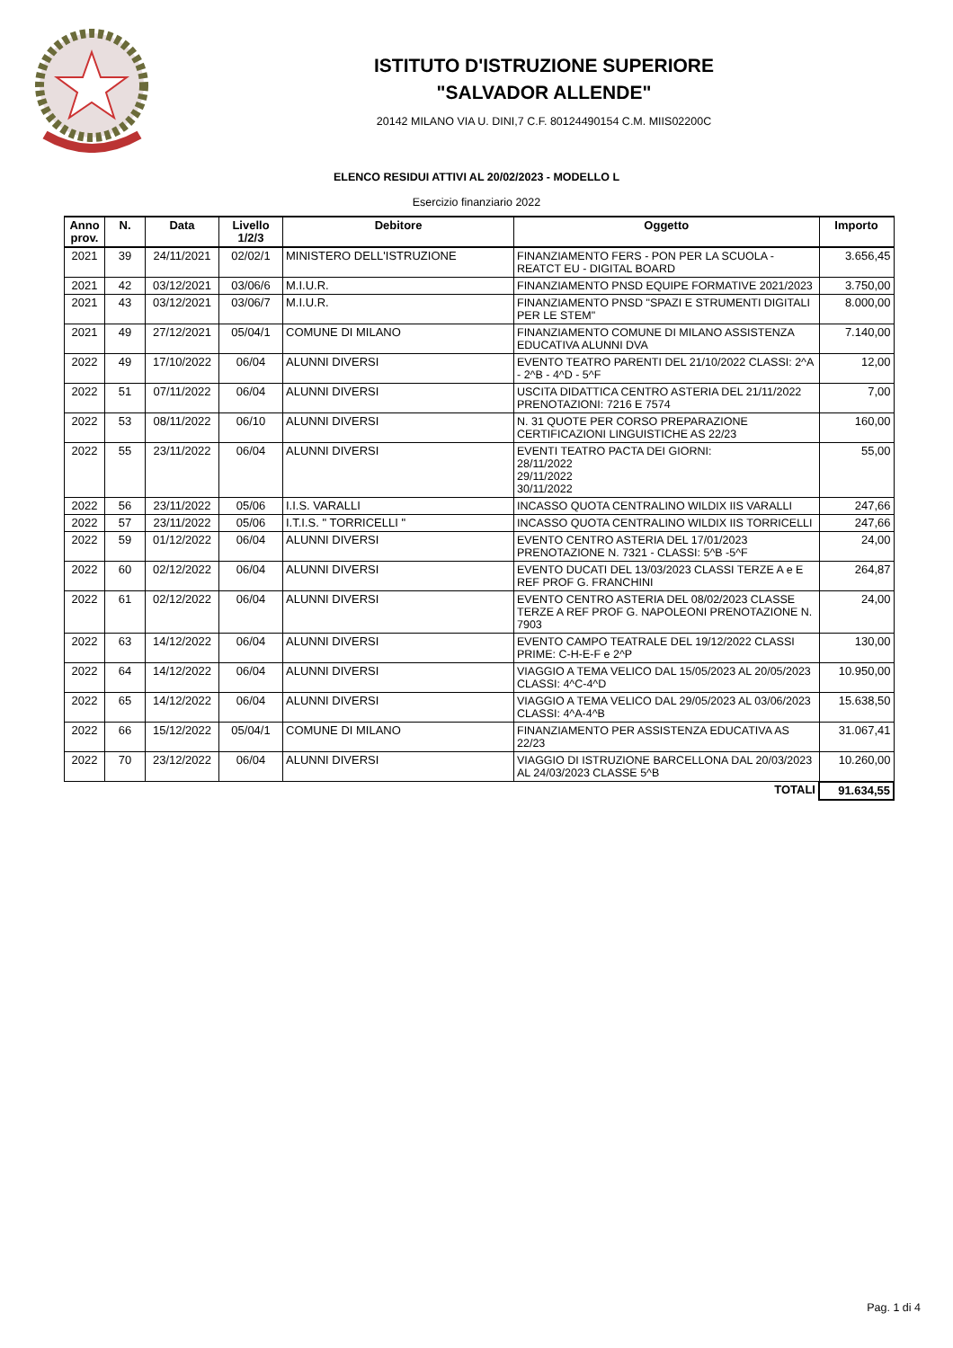ISTITUTO D'ISTRUZIONE SUPERIORE
"SALVADOR ALLENDE"
20142 MILANO VIA U. DINI,7 C.F. 80124490154 C.M. MIIS02200C
ELENCO RESIDUI ATTIVI AL 20/02/2023 - MODELLO L
Esercizio finanziario 2022
| Anno prov. | N. | Data | Livello 1/2/3 | Debitore | Oggetto | Importo |
| --- | --- | --- | --- | --- | --- | --- |
| 2021 | 39 | 24/11/2021 | 02/02/1 | MINISTERO DELL'ISTRUZIONE | FINANZIAMENTO FERS - PON PER LA SCUOLA - REATCT EU - DIGITAL BOARD | 3.656,45 |
| 2021 | 42 | 03/12/2021 | 03/06/6 | M.I.U.R. | FINANZIAMENTO PNSD EQUIPE FORMATIVE 2021/2023 | 3.750,00 |
| 2021 | 43 | 03/12/2021 | 03/06/7 | M.I.U.R. | FINANZIAMENTO PNSD "SPAZI E STRUMENTI DIGITALI PER LE STEM" | 8.000,00 |
| 2021 | 49 | 27/12/2021 | 05/04/1 | COMUNE DI MILANO | FINANZIAMENTO COMUNE DI MILANO ASSISTENZA EDUCATIVA ALUNNI DVA | 7.140,00 |
| 2022 | 49 | 17/10/2022 | 06/04 | ALUNNI DIVERSI | EVENTO TEATRO PARENTI DEL 21/10/2022 CLASSI: 2^A - 2^B - 4^D - 5^F | 12,00 |
| 2022 | 51 | 07/11/2022 | 06/04 | ALUNNI DIVERSI | USCITA DIDATTICA CENTRO ASTERIA DEL 21/11/2022 PRENOTAZIONI: 7216 E 7574 | 7,00 |
| 2022 | 53 | 08/11/2022 | 06/10 | ALUNNI DIVERSI | N. 31 QUOTE PER CORSO PREPARAZIONE CERTIFICAZIONI LINGUISTICHE AS 22/23 | 160,00 |
| 2022 | 55 | 23/11/2022 | 06/04 | ALUNNI DIVERSI | EVENTI TEATRO PACTA DEI GIORNI: 28/11/2022 29/11/2022 30/11/2022 | 55,00 |
| 2022 | 56 | 23/11/2022 | 05/06 | I.I.S. VARALLI | INCASSO QUOTA CENTRALINO WILDIX IIS VARALLI | 247,66 |
| 2022 | 57 | 23/11/2022 | 05/06 | I.T.I.S. " TORRICELLI " | INCASSO QUOTA CENTRALINO WILDIX IIS TORRICELLI | 247,66 |
| 2022 | 59 | 01/12/2022 | 06/04 | ALUNNI DIVERSI | EVENTO CENTRO ASTERIA DEL 17/01/2023 PRENOTAZIONE N. 7321 - CLASSI: 5^B -5^F | 24,00 |
| 2022 | 60 | 02/12/2022 | 06/04 | ALUNNI DIVERSI | EVENTO DUCATI DEL 13/03/2023 CLASSI TERZE A e E REF PROF G. FRANCHINI | 264,87 |
| 2022 | 61 | 02/12/2022 | 06/04 | ALUNNI DIVERSI | EVENTO CENTRO ASTERIA DEL 08/02/2023 CLASSE TERZE A REF PROF G. NAPOLEONI PRENOTAZIONE N. 7903 | 24,00 |
| 2022 | 63 | 14/12/2022 | 06/04 | ALUNNI DIVERSI | EVENTO CAMPO TEATRALE DEL 19/12/2022 CLASSI PRIME: C-H-E-F e 2^P | 130,00 |
| 2022 | 64 | 14/12/2022 | 06/04 | ALUNNI DIVERSI | VIAGGIO A TEMA VELICO DAL 15/05/2023 AL 20/05/2023 CLASSI: 4^C-4^D | 10.950,00 |
| 2022 | 65 | 14/12/2022 | 06/04 | ALUNNI DIVERSI | VIAGGIO A TEMA VELICO DAL 29/05/2023 AL 03/06/2023 CLASSI: 4^A-4^B | 15.638,50 |
| 2022 | 66 | 15/12/2022 | 05/04/1 | COMUNE DI MILANO | FINANZIAMENTO PER ASSISTENZA EDUCATIVA AS 22/23 | 31.067,41 |
| 2022 | 70 | 23/12/2022 | 06/04 | ALUNNI DIVERSI | VIAGGIO DI ISTRUZIONE BARCELLONA DAL 20/03/2023 AL 24/03/2023 CLASSE 5^B | 10.260,00 |
| TOTALI | | | | | | 91.634,55 |
Pag. 1 di 4